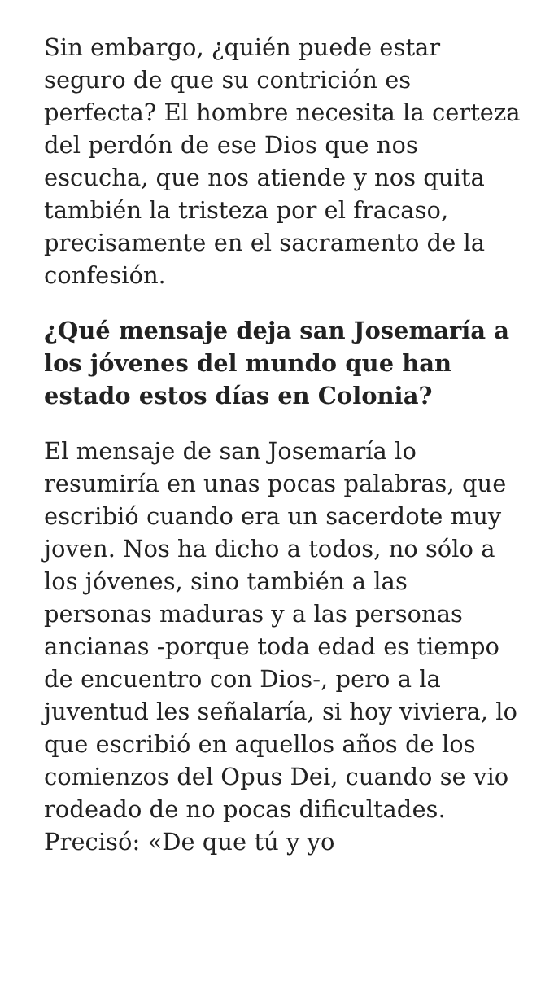Sin embargo, ¿quién puede estar seguro de que su contrición es perfecta? El hombre necesita la certeza del perdón de ese Dios que nos escucha, que nos atiende y nos quita también la tristeza por el fracaso, precisamente en el sacramento de la confesión.
¿Qué mensaje deja san Josemaría a los jóvenes del mundo que han estado estos días en Colonia?
El mensaje de san Josemaría lo resumiría en unas pocas palabras, que escribió cuando era un sacerdote muy joven. Nos ha dicho a todos, no sólo a los jóvenes, sino también a las personas maduras y a las personas ancianas -porque toda edad es tiempo de encuentro con Dios-, pero a la juventud les señalaría, si hoy viviera, lo que escribió en aquellos años de los comienzos del Opus Dei, cuando se vio rodeado de no pocas dificultades. Precisó: «De que tú y yo